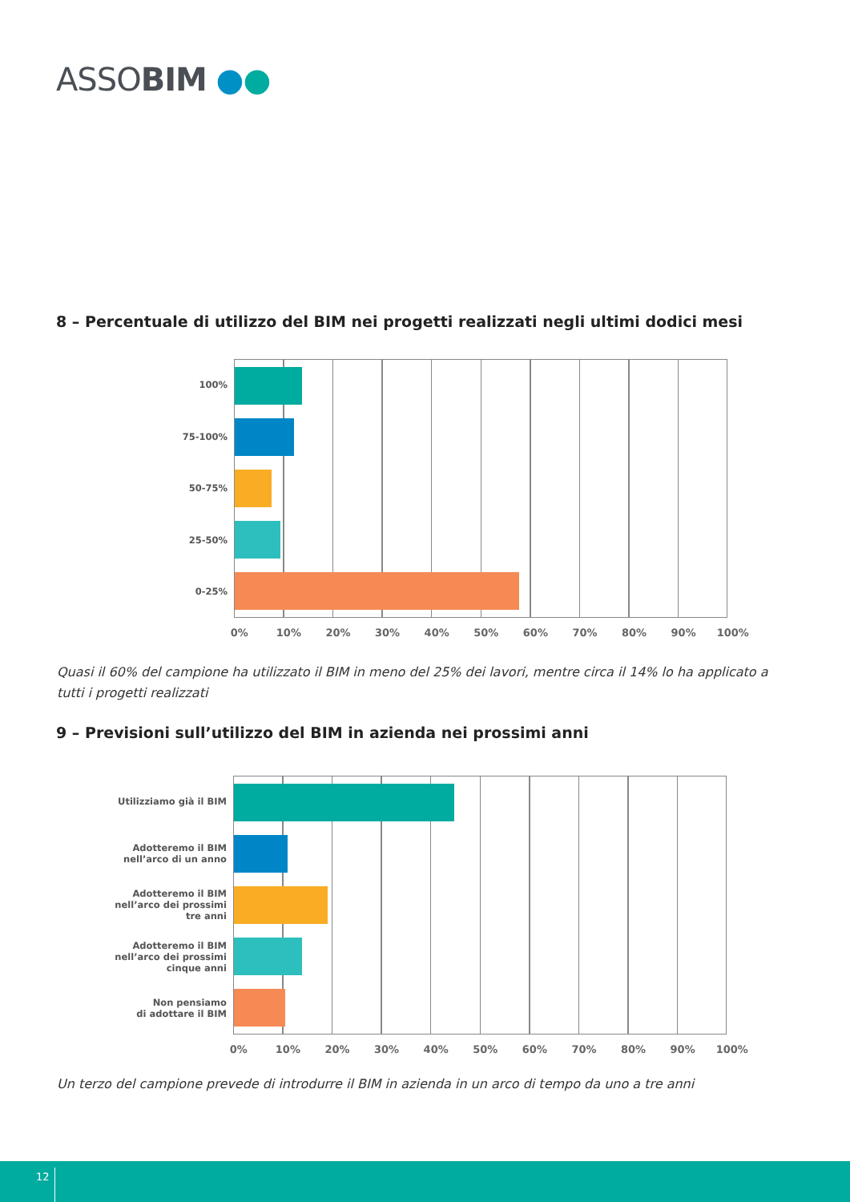ASSOBIM ●●
8 – Percentuale di utilizzo del BIM nei progetti realizzati negli ultimi dodici mesi
100%
75-100%
50-75%
25-50%
0-25%
0% 10% 20% 30% 40% 50% 60% 70% 80% 90% 100%
Quasi il 60% del campione ha utilizzato il BIM in meno del 25% dei lavori, mentre circa il 14% lo ha applicato a tutti i progetti realizzati
9 – Previsioni sull’utilizzo del BIM in azienda nei prossimi anni
Utilizziamo già il BIM
Adotteremo il BIM
nell’arco di un anno
Adotteremo il BIM
nell’arco dei prossimi
tre anni
Adotteremo il BIM
nell’arco dei prossimi
cinque anni
Non pensiamo
di adottare il BIM
0% 10% 20% 30% 40% 50% 60% 70% 80% 90% 100%
Un terzo del campione prevede di introdurre il BIM in azienda in un arco di tempo da uno a tre anni
12